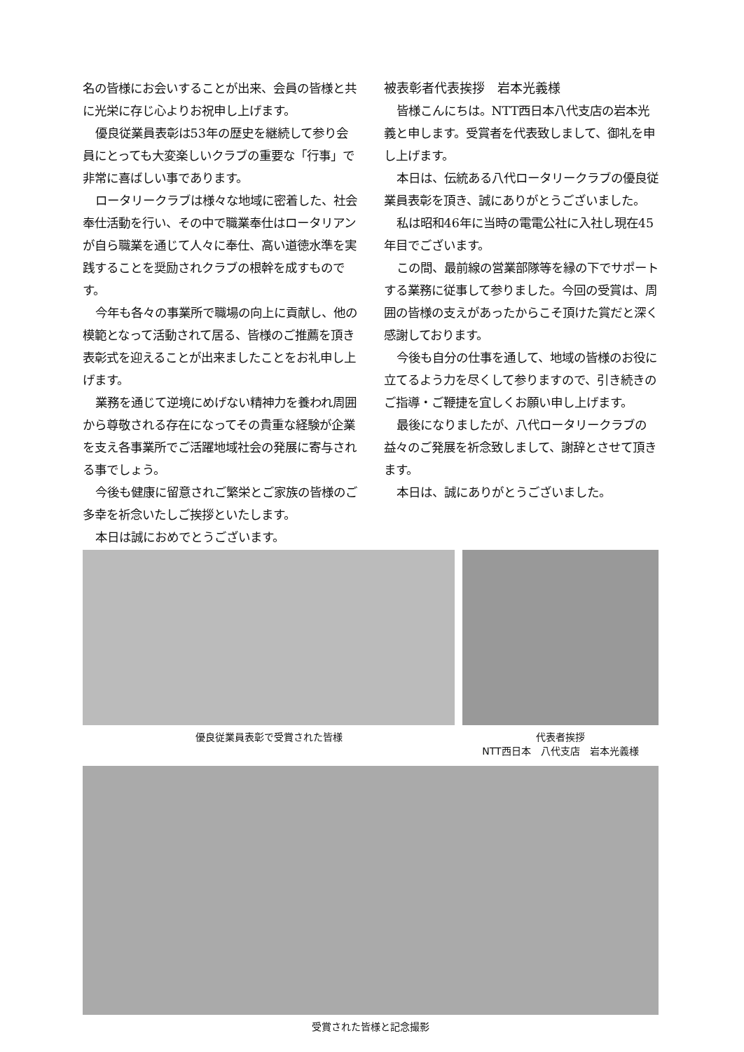名の皆様にお会いすることが出来、会員の皆様と共に光栄に存じ心よりお祝申し上げます。
優良従業員表彰は53年の歴史を継続して参り会員にとっても大変楽しいクラブの重要な「行事」で非常に喜ばしい事であります。
ロータリークラブは様々な地域に密着した、社会奉仕活動を行い、その中で職業奉仕はロータリアンが自ら職業を通じて人々に奉仕、高い道徳水準を実践することを奨励されクラブの根幹を成すものです。
今年も各々の事業所で職場の向上に貢献し、他の模範となって活動されて居る、皆様のご推薦を頂き表彰式を迎えることが出来ましたことをお礼申し上げます。
業務を通じて逆境にめげない精神力を養われ周囲から尊敬される存在になってその貴重な経験が企業を支え各事業所でご活躍地域社会の発展に寄与される事でしょう。
今後も健康に留意されご繁栄とご家族の皆様のご多幸を祈念いたしご挨拶といたします。
本日は誠におめでとうございます。
被表彰者代表挨拶　岩本光義様
皆様こんにちは。NTT西日本八代支店の岩本光義と申します。受賞者を代表致しまして、御礼を申し上げます。
本日は、伝統ある八代ロータリークラブの優良従業員表彰を頂き、誠にありがとうございました。
私は昭和46年に当時の電電公社に入社し現在45年目でございます。
この間、最前線の営業部隊等を縁の下でサポートする業務に従事して参りました。今回の受賞は、周囲の皆様の支えがあったからこそ頂けた賞だと深く感謝しております。
今後も自分の仕事を通して、地域の皆様のお役に立てるよう力を尽くして参りますので、引き続きのご指導・ご鞭捷を宜しくお願い申し上げます。
最後になりましたが、八代ロータリークラブの益々のご発展を祈念致しまして、謝辞とさせて頂きます。
本日は、誠にありがとうございました。
優良従業員表彰で受賞された皆様 代表者挨拶
NTT西日本　八代支店　岩本光義様
受賞された皆様と記念撮影